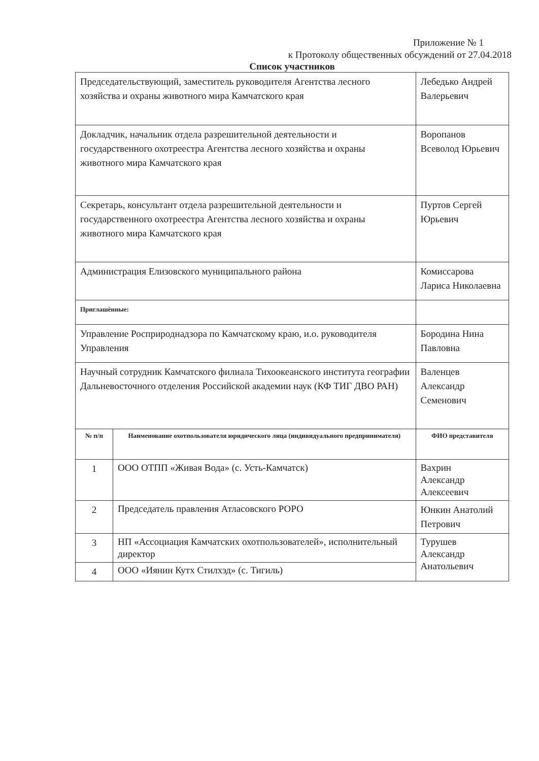Приложение № 1
к Протоколу общественных обсуждений от 27.04.2018
Список участников
| Председательствующий, заместитель руководителя Агентства лесного хозяйства и охраны животного мира Камчатского края | | Лебедько Андрей Валерьевич |
| Докладчик, начальник отдела разрешительной деятельности и государственного охотреестра Агентства лесного хозяйства и охраны животного мира Камчатского края | | Воропанов Всеволод Юрьевич |
| Секретарь, консультант отдела разрешительной деятельности и государственного охотреестра Агентства лесного хозяйства и охраны животного мира Камчатского края | | Пуртов Сергей Юрьевич |
| Администрация Елизовского муниципального района | | Комиссарова Лариса Николаевна |
| Приглашённые: | | |
| Управление Росприроднадзора по Камчатскому краю, и.о. руководителя Управления | | Бородина Нина Павловна |
| Научный сотрудник Камчатского филиала Тихоокеанского института географии Дальневосточного отделения Российской академии наук (КФ ТИГ ДВО РАН) | | Валенцев Александр Семенович |
| № п/п | Наименование охотпользователя юридического лица (индивидуального предпринимателя) | ФИО представителя |
| 1 | ООО ОТПП «Живая Вода» (с. Усть-Камчатск) | Вахрин Александр Алексеевич |
| 2 | Председатель правления Атласовского РОРО | Юнкин Анатолий Петрович |
| 3 | НП «Ассоциация Камчатских охотпользователей», исполнительный директор | Турушев Александр Анатольевич |
| 4 | ООО «Иянин Кутх Стилхэд» (с. Тигиль) | |